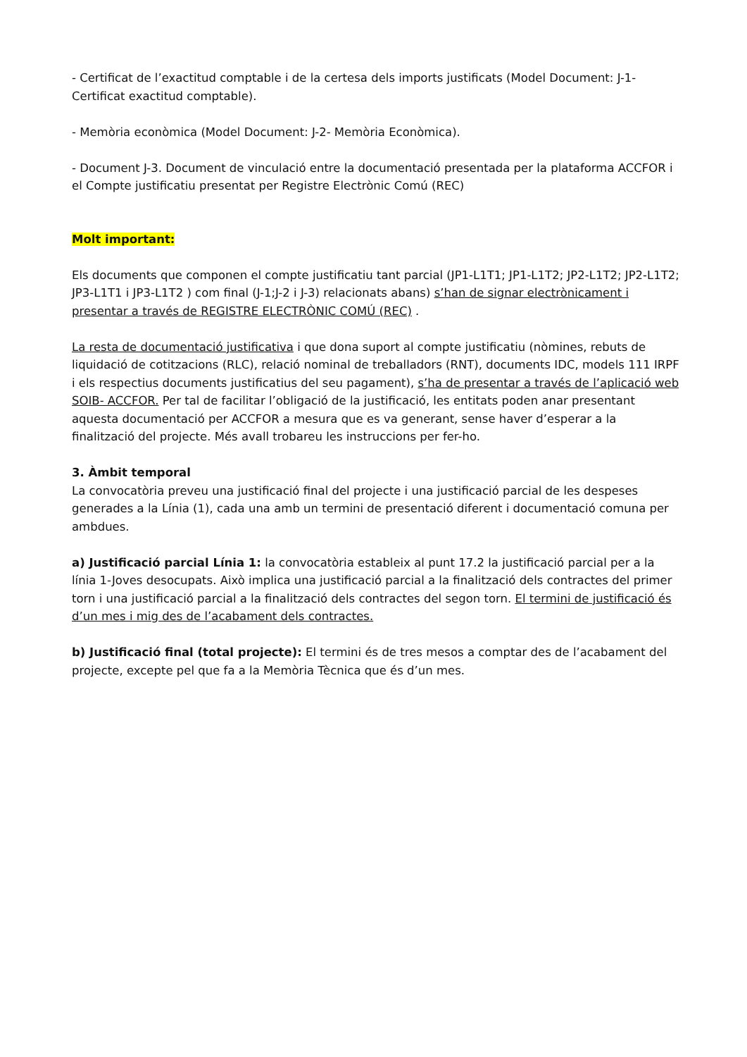- Certificat de l’exactitud comptable i de la certesa dels imports justificats (Model Document: J-1- Certificat exactitud comptable).
- Memòria econòmica (Model Document: J-2- Memòria Econòmica).
- Document J-3. Document de vinculació entre la documentació presentada per la plataforma ACCFOR i el Compte justificatiu presentat per Registre Electrònic Comú (REC)
Molt important:
Els documents que componen el compte justificatiu tant parcial (JP1-L1T1; JP1-L1T2; JP2-L1T2; JP2-L1T2; JP3-L1T1 i JP3-L1T2 ) com final (J-1;J-2 i J-3) relacionats abans) s’han de signar electrònicament i presentar a través de REGISTRE ELECTRÒNIC COMÚ (REC) .
La resta de documentació justificativa i que dona suport al compte justificatiu (nòmines, rebuts de liquidació de cotitzacions (RLC), relació nominal de treballadors (RNT), documents IDC, models 111 IRPF i els respectius documents justificatius del seu pagament), s’ha de presentar a través de l’aplicació web SOIB- ACCFOR. Per tal de facilitar l’obligació de la justificació, les entitats poden anar presentant aquesta documentació per ACCFOR a mesura que es va generant, sense haver d’esperar a la finalització del projecte. Més avall trobareu les instruccions per fer-ho.
3. Àmbit temporal
La convocatòria preveu una justificació final del projecte i una justificació parcial de les despeses generades a la Línia (1), cada una amb un termini de presentació diferent i documentació comuna per ambdues.
a) Justificació parcial Línia 1: la convocatòria estableix al punt 17.2 la justificació parcial per a la línia 1-Joves desocupats. Això implica una justificació parcial a la finalització dels contractes del primer torn i una justificació parcial a la finalització dels contractes del segon torn. El termini de justificació és d’un mes i mig des de l’acabament dels contractes.
b) Justificació final (total projecte): El termini és de tres mesos a comptar des de l’acabament del projecte, excepte pel que fa a la Memòria Tècnica que és d’un mes.